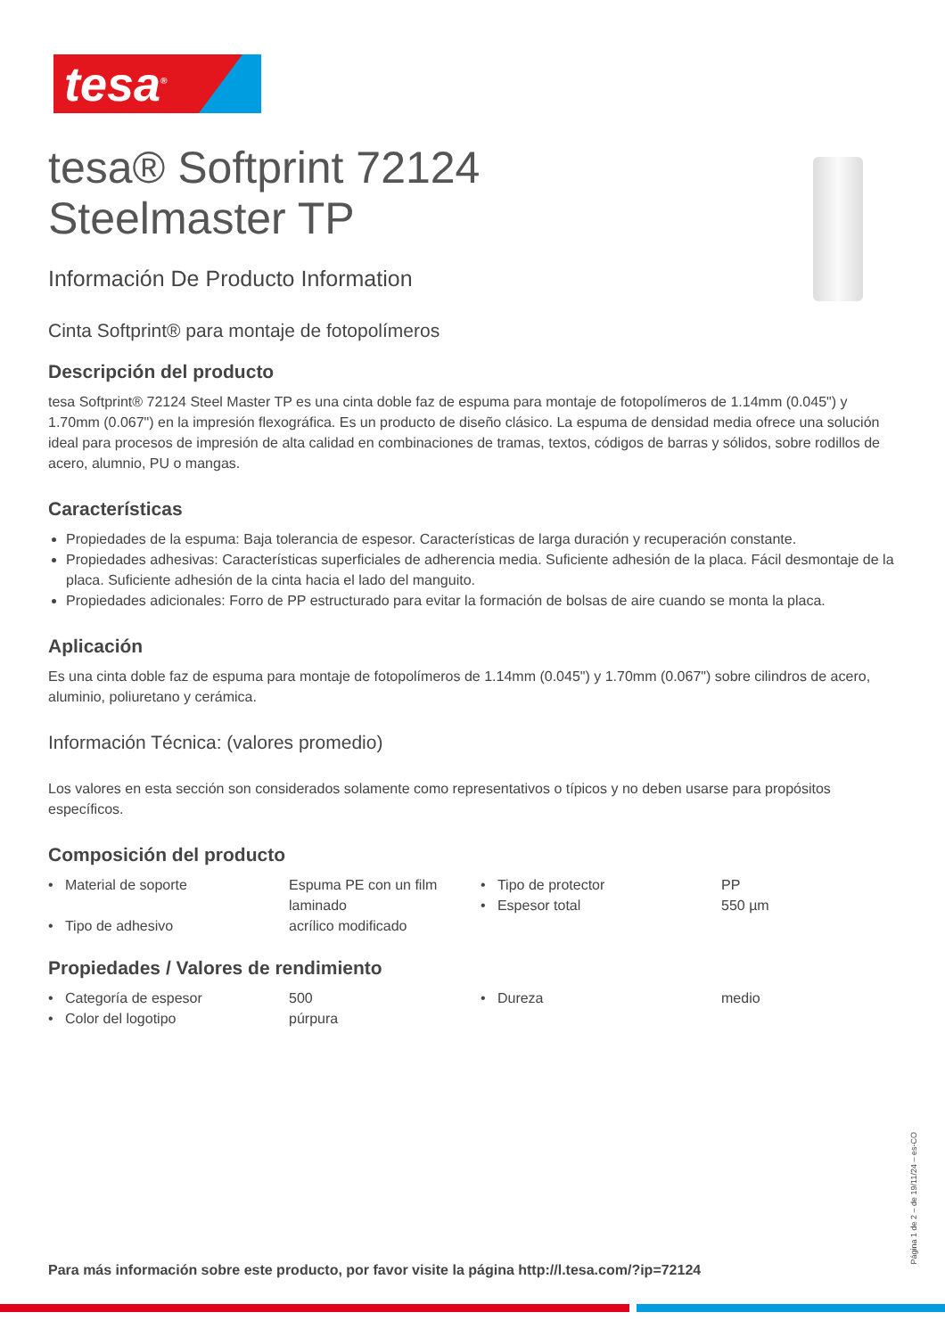tesa<sup>®</sup>
tesa® Softprint 72124
Steelmaster TP
Información De Producto Information
Cinta Softprint® para montaje de fotopolímeros
Descripción del producto
tesa Softprint® 72124 Steel Master TP es una cinta doble faz de espuma para montaje de fotopolímeros de 1.14mm (0.045") y 1.70mm (0.067") en la impresión flexográfica. Es un producto de diseño clásico. La espuma de densidad media ofrece una solución ideal para procesos de impresión de alta calidad en combinaciones de tramas, textos, códigos de barras y sólidos, sobre rodillos de acero, alumnio, PU o mangas.
Características
Propiedades de la espuma: Baja tolerancia de espesor. Características de larga duración y recuperación constante.
Propiedades adhesivas: Características superficiales de adherencia media. Suficiente adhesión de la placa. Fácil desmontaje de la placa. Suficiente adhesión de la cinta hacia el lado del manguito.
Propiedades adicionales: Forro de PP estructurado para evitar la formación de bolsas de aire cuando se monta la placa.
Aplicación
Es una cinta doble faz de espuma para montaje de fotopolímeros de 1.14mm (0.045") y 1.70mm (0.067") sobre cilindros de acero, aluminio, poliuretano y cerámica.
Información Técnica: (valores promedio)
Los valores en esta sección son considerados solamente como representativos o típicos y no deben usarse para propósitos específicos.
Composición del producto
| • Material de soporte | Espuma PE con un film laminado | • Tipo de protector • Espesor total | PP 550 µm |
| • Tipo de adhesivo | acrílico modificado | | |
Propiedades / Valores de rendimiento
| • Categoría de espesor | 500 | • Dureza | medio |
| • Color del logotipo | púrpura | | |
Para más información sobre este producto, por favor visite la página http://l.tesa.com/?ip=72124
Página 1 de 2 – de 19/11/24 – es-CO